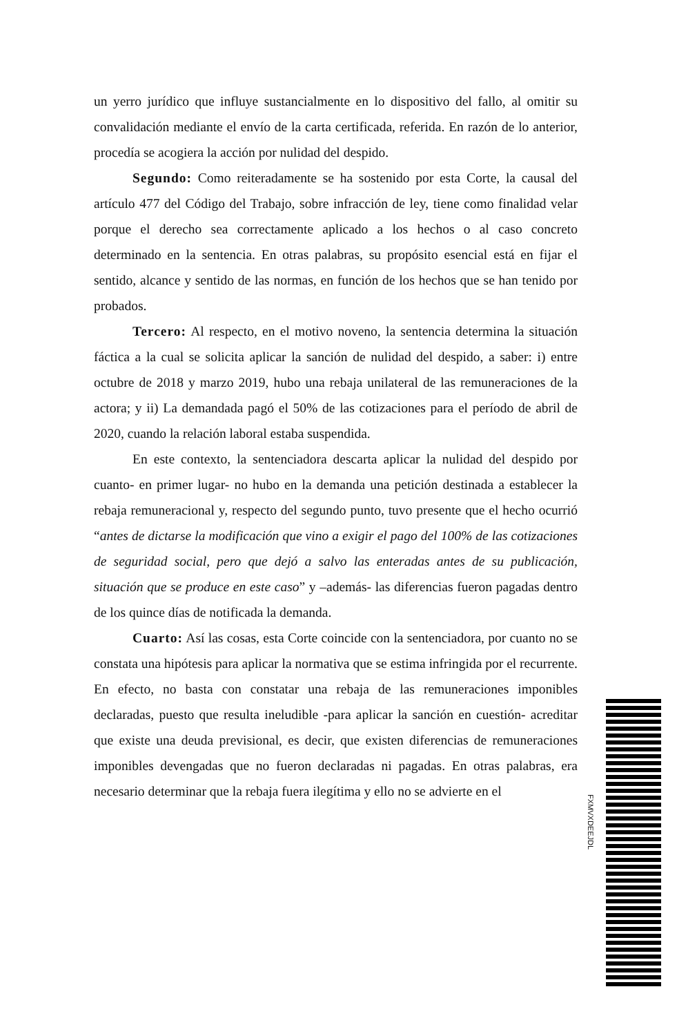un yerro jurídico que influye sustancialmente en lo dispositivo del fallo, al omitir su convalidación mediante el envío de la carta certificada, referida. En razón de lo anterior, procedía se acogiera la acción por nulidad del despido.
Segundo: Como reiteradamente se ha sostenido por esta Corte, la causal del artículo 477 del Código del Trabajo, sobre infracción de ley, tiene como finalidad velar porque el derecho sea correctamente aplicado a los hechos o al caso concreto determinado en la sentencia. En otras palabras, su propósito esencial está en fijar el sentido, alcance y sentido de las normas, en función de los hechos que se han tenido por probados.
Tercero: Al respecto, en el motivo noveno, la sentencia determina la situación fáctica a la cual se solicita aplicar la sanción de nulidad del despido, a saber: i) entre octubre de 2018 y marzo 2019, hubo una rebaja unilateral de las remuneraciones de la actora; y ii) La demandada pagó el 50% de las cotizaciones para el período de abril de 2020, cuando la relación laboral estaba suspendida.
En este contexto, la sentenciadora descarta aplicar la nulidad del despido por cuanto- en primer lugar- no hubo en la demanda una petición destinada a establecer la rebaja remuneracional y, respecto del segundo punto, tuvo presente que el hecho ocurrió “antes de dictarse la modificación que vino a exigir el pago del 100% de las cotizaciones de seguridad social, pero que dejó a salvo las enteradas antes de su publicación, situación que se produce en este caso” y –además- las diferencias fueron pagadas dentro de los quince días de notificada la demanda.
Cuarto: Así las cosas, esta Corte coincide con la sentenciadora, por cuanto no se constata una hipótesis para aplicar la normativa que se estima infringida por el recurrente. En efecto, no basta con constatar una rebaja de las remuneraciones imponibles declaradas, puesto que resulta ineludible -para aplicar la sanción en cuestión- acreditar que existe una deuda previsional, es decir, que existen diferencias de remuneraciones imponibles devengadas que no fueron declaradas ni pagadas. En otras palabras, era necesario determinar que la rebaja fuera ilegítima y ello no se advierte en el
FXMVXDEEJDL